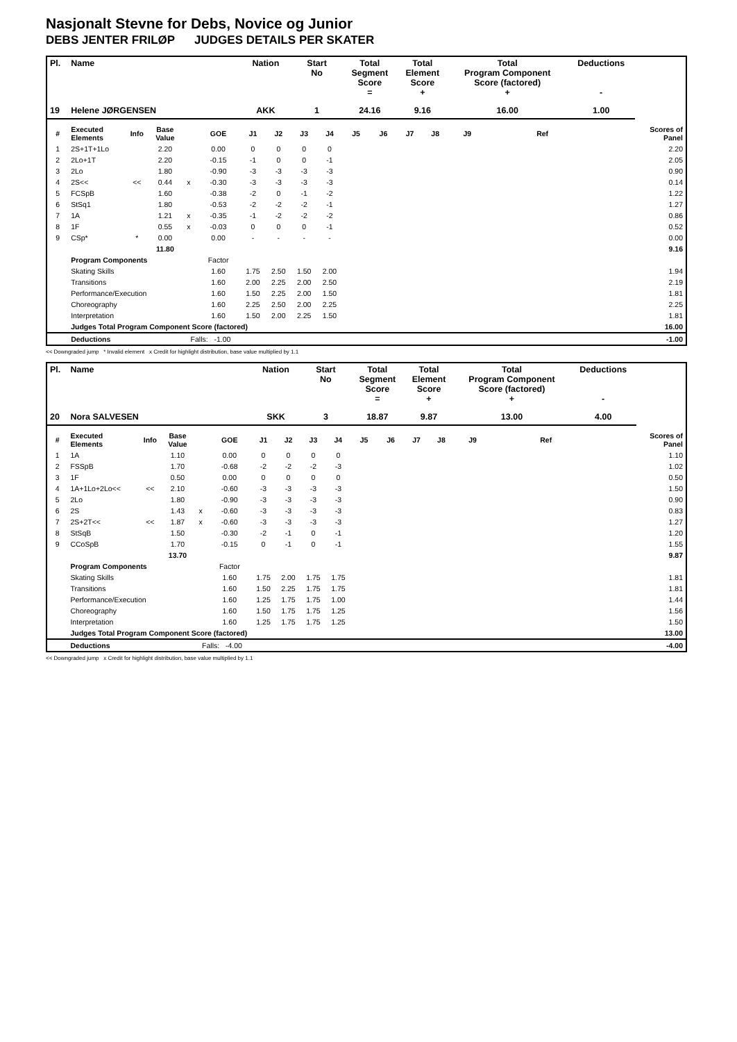Nasjonalt Stevne for Debs, Novice og Junior
DEBS JENTER FRILØP JUDGES DETAILS PER SKATER
| Pl. | Name | | | | | Nation | | Start No | | Total Segment Score = | | Total Element Score + | | Total Program Component Score (factored) + | | | | Deductions - | |
| --- | --- | --- | --- | --- | --- | --- | --- | --- | --- | --- | --- | --- | --- | --- | --- | --- | --- | --- | --- |
| 19 | Helene JØRGENSEN | | | | | AKK | | 1 | | 24.16 | | 9.16 | | 16.00 | | | | 1.00 | |
| # | Executed Elements | Info | Base Value | | GOE | J1 | J2 | J3 | J4 | J5 | J6 | J7 | J8 | J9 | | | Ref | | Scores of Panel |
| 1 | 2S+1T+1Lo | | 2.20 | | 0.00 | 0 | 0 | 0 | 0 | | | | | | | | | | 2.20 |
| 2 | 2Lo+1T | | 2.20 | | -0.15 | -1 | 0 | 0 | -1 | | | | | | | | | | 2.05 |
| 3 | 2Lo | | 1.80 | | -0.90 | -3 | -3 | -3 | -3 | | | | | | | | | | 0.90 |
| 4 | 2S<< | << | 0.44 | x | -0.30 | -3 | -3 | -3 | -3 | | | | | | | | | | 0.14 |
| 5 | FCSpB | | 1.60 | | -0.38 | -2 | 0 | -1 | -2 | | | | | | | | | | 1.22 |
| 6 | StSq1 | | 1.80 | | -0.53 | -2 | -2 | -2 | -1 | | | | | | | | | | 1.27 |
| 7 | 1A | | 1.21 | x | -0.35 | -1 | -2 | -2 | -2 | | | | | | | | | | 0.86 |
| 8 | 1F | | 0.55 | x | -0.03 | 0 | 0 | 0 | -1 | | | | | | | | | | 0.52 |
| 9 | CSp* | * | 0.00 | | 0.00 | - | - | - | - | | | | | | | | | | 0.00 |
| | | | 11.80 | | | | | | | | | | | | | | | | 9.16 |
| | Program Components | | | | Factor | | | | | | | | | | | | | | |
| | Skating Skills | | | | 1.60 | 1.75 | 2.50 | 1.50 | 2.00 | | | | | | | | | | 1.94 |
| | Transitions | | | | 1.60 | 2.00 | 2.25 | 2.00 | 2.50 | | | | | | | | | | 2.19 |
| | Performance/Execution | | | | 1.60 | 1.50 | 2.25 | 2.00 | 1.50 | | | | | | | | | | 1.81 |
| | Choreography | | | | 1.60 | 2.25 | 2.50 | 2.00 | 2.25 | | | | | | | | | | 2.25 |
| | Interpretation | | | | 1.60 | 1.50 | 2.00 | 2.25 | 1.50 | | | | | | | | | | 1.81 |
| | Judges Total Program Component Score (factored) | | | | | | | | | | | | | | | | | | 16.00 |
| | Deductions | | | Falls: -1.00 | | | | | | | | | | | | | | | -1.00 |
<< Downgraded jump * Invalid element x Credit for highlight distribution, base value multiplied by 1.1
| Pl. | Name | | | | | Nation | | Start No | | Total Segment Score = | | Total Element Score + | | Total Program Component Score (factored) + | | | | Deductions - | |
| --- | --- | --- | --- | --- | --- | --- | --- | --- | --- | --- | --- | --- | --- | --- | --- | --- | --- | --- | --- |
| 20 | Nora SALVESEN | | | | | SKK | | 3 | | 18.87 | | 9.87 | | 13.00 | | | | 4.00 | |
| # | Executed Elements | Info | Base Value | | GOE | J1 | J2 | J3 | J4 | J5 | J6 | J7 | J8 | J9 | | | Ref | | Scores of Panel |
| 1 | 1A | | 1.10 | | 0.00 | 0 | 0 | 0 | 0 | | | | | | | | | | 1.10 |
| 2 | FSSpB | | 1.70 | | -0.68 | -2 | -2 | -2 | -3 | | | | | | | | | | 1.02 |
| 3 | 1F | | 0.50 | | 0.00 | 0 | 0 | 0 | 0 | | | | | | | | | | 0.50 |
| 4 | 1A+1Lo+2Lo<< | << | 2.10 | | -0.60 | -3 | -3 | -3 | -3 | | | | | | | | | | 1.50 |
| 5 | 2Lo | | 1.80 | | -0.90 | -3 | -3 | -3 | -3 | | | | | | | | | | 0.90 |
| 6 | 2S | | 1.43 | x | -0.60 | -3 | -3 | -3 | -3 | | | | | | | | | | 0.83 |
| 7 | 2S+2T<< | << | 1.87 | x | -0.60 | -3 | -3 | -3 | -3 | | | | | | | | | | 1.27 |
| 8 | StSqB | | 1.50 | | -0.30 | -2 | -1 | 0 | -1 | | | | | | | | | | 1.20 |
| 9 | CCoSpB | | 1.70 | | -0.15 | 0 | -1 | 0 | -1 | | | | | | | | | | 1.55 |
| | | | 13.70 | | | | | | | | | | | | | | | | 9.87 |
| | Program Components | | | | Factor | | | | | | | | | | | | | | |
| | Skating Skills | | | | 1.60 | 1.75 | 2.00 | 1.75 | 1.75 | | | | | | | | | | 1.81 |
| | Transitions | | | | 1.60 | 1.50 | 2.25 | 1.75 | 1.75 | | | | | | | | | | 1.81 |
| | Performance/Execution | | | | 1.60 | 1.25 | 1.75 | 1.75 | 1.00 | | | | | | | | | | 1.44 |
| | Choreography | | | | 1.60 | 1.50 | 1.75 | 1.75 | 1.25 | | | | | | | | | | 1.56 |
| | Interpretation | | | | 1.60 | 1.25 | 1.75 | 1.75 | 1.25 | | | | | | | | | | 1.50 |
| | Judges Total Program Component Score (factored) | | | | | | | | | | | | | | | | | | 13.00 |
| | Deductions | | | Falls: -4.00 | | | | | | | | | | | | | | | -4.00 |
<< Downgraded jump x Credit for highlight distribution, base value multiplied by 1.1